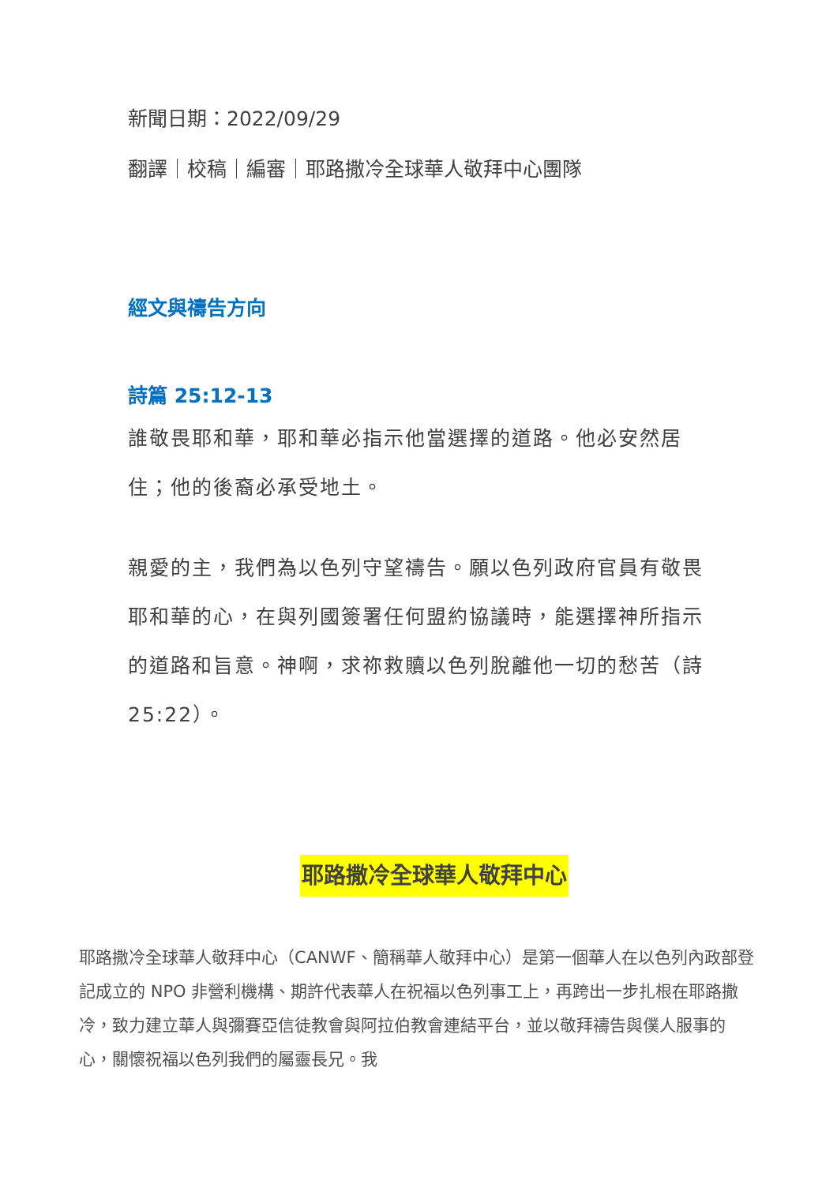新聞日期：2022/09/29
翻譯｜校稿｜編審｜耶路撒冷全球華人敬拜中心團隊
經文與禱告方向
詩篇 25:12-13
誰敬畏耶和華，耶和華必指示他當選擇的道路。他必安然居住；他的後裔必承受地土。
親愛的主，我們為以色列守望禱告。願以色列政府官員有敬畏耶和華的心，在與列國簽署任何盟約協議時，能選擇神所指示的道路和旨意。神啊，求祢救贖以色列脫離他一切的愁苦（詩 25:22）。
耶路撒冷全球華人敬拜中心
耶路撒冷全球華人敬拜中心（CANWF、簡稱華人敬拜中心）是第一個華人在以色列內政部登記成立的 NPO 非營利機構、期許代表華人在祝福以色列事工上，再跨出一步扎根在耶路撒冷，致力建立華人與彌賽亞信徒教會與阿拉伯教會連結平台，並以敬拜禱告與僕人服事的心，關懷祝福以色列我們的屬靈長兄。我